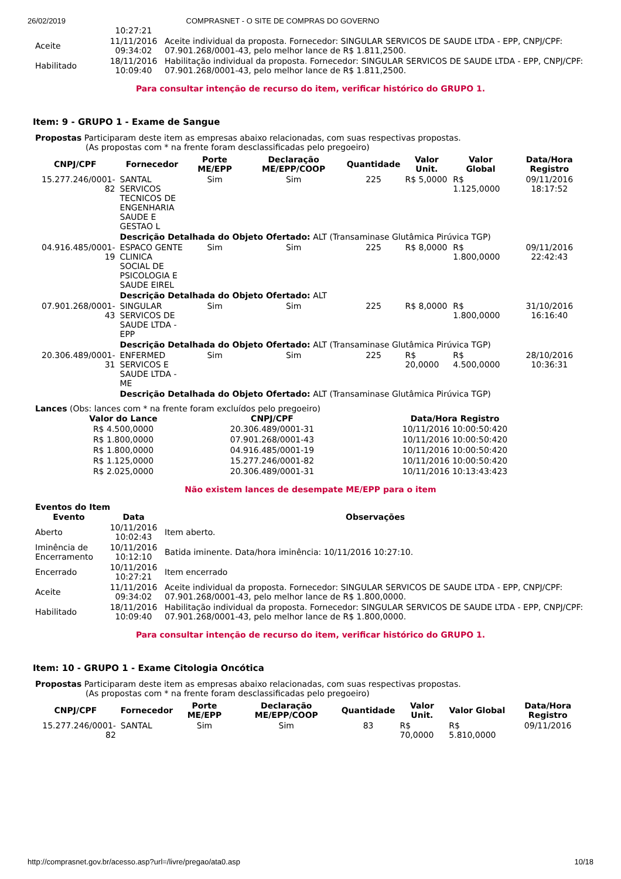26/02/2019 COMPRASNET - O SITE DE COMPRAS DO GOVERNO
| | 10:27:21 | |
| Aceite | 11/11/2016 09:34:02 | Aceite individual da proposta. Fornecedor: SINGULAR SERVICOS DE SAUDE LTDA - EPP, CNPJ/CPF: 07.901.268/0001-43, pelo melhor lance de R$ 1.811,2500. |
| Habilitado | 18/11/2016 10:09:40 | Habilitação individual da proposta. Fornecedor: SINGULAR SERVICOS DE SAUDE LTDA - EPP, CNPJ/CPF: 07.901.268/0001-43, pelo melhor lance de R$ 1.811,2500. |
Para consultar intenção de recurso do item, verificar histórico do GRUPO 1.
Item: 9 - GRUPO 1 - Exame de Sangue
Propostas Participaram deste item as empresas abaixo relacionadas, com suas respectivas propostas.
(As propostas com * na frente foram desclassificadas pelo pregoeiro)
| CNPJ/CPF | Fornecedor | Porte ME/EPP | Declaração ME/EPP/COOP | Quantidade | Valor Unit. | Valor Global | Data/Hora Registro |
| --- | --- | --- | --- | --- | --- | --- | --- |
| 15.277.246/0001-82 | SANTAL SERVICOS TECNICOS DE ENGENHARIA SAUDE E GESTAO L | Sim | Sim | 225 | R$ 5,0000 | R$ 1.125,0000 | 09/11/2016 18:17:52 |
| | Descrição Detalhada do Objeto Ofertado: ALT (Transaminase Glutâmica Pirúvica TGP) | | | | | | |
| 04.916.485/0001-19 | ESPACO GENTE CLINICA SOCIAL DE PSICOLOGIA E SAUDE EIREL | Sim | Sim | 225 | R$ 8,0000 | R$ 1.800,0000 | 09/11/2016 22:42:43 |
| | Descrição Detalhada do Objeto Ofertado: ALT | | | | | | |
| 07.901.268/0001-43 | SINGULAR SERVICOS DE SAUDE LTDA - EPP | Sim | Sim | 225 | R$ 8,0000 | R$ 1.800,0000 | 31/10/2016 16:16:40 |
| | Descrição Detalhada do Objeto Ofertado: ALT (Transaminase Glutâmica Pirúvica TGP) | | | | | | |
| 20.306.489/0001-31 | ENFERMED SERVICOS E SAUDE LTDA - ME | Sim | Sim | 225 | R$ 20,0000 | R$ 4.500,0000 | 28/10/2016 10:36:31 |
| | Descrição Detalhada do Objeto Ofertado: ALT (Transaminase Glutâmica Pirúvica TGP) | | | | | | |
Lances (Obs: lances com * na frente foram excluídos pelo pregoeiro)
| Valor do Lance | CNPJ/CPF | Data/Hora Registro |
| --- | --- | --- |
| R$ 4.500,0000 | 20.306.489/0001-31 | 10/11/2016 10:00:50:420 |
| R$ 1.800,0000 | 07.901.268/0001-43 | 10/11/2016 10:00:50:420 |
| R$ 1.800,0000 | 04.916.485/0001-19 | 10/11/2016 10:00:50:420 |
| R$ 1.125,0000 | 15.277.246/0001-82 | 10/11/2016 10:00:50:420 |
| R$ 2.025,0000 | 20.306.489/0001-31 | 10/11/2016 10:13:43:423 |
Não existem lances de desempate ME/EPP para o item
Eventos do Item
| Evento | Data | Observações |
| --- | --- | --- |
| Aberto | 10/11/2016 10:02:43 | Item aberto. |
| Iminência de Encerramento | 10/11/2016 10:12:10 | Batida iminente. Data/hora iminência: 10/11/2016 10:27:10. |
| Encerrado | 10/11/2016 10:27:21 | Item encerrado |
| Aceite | 11/11/2016 09:34:02 | Aceite individual da proposta. Fornecedor: SINGULAR SERVICOS DE SAUDE LTDA - EPP, CNPJ/CPF: 07.901.268/0001-43, pelo melhor lance de R$ 1.800,0000. |
| Habilitado | 18/11/2016 10:09:40 | Habilitação individual da proposta. Fornecedor: SINGULAR SERVICOS DE SAUDE LTDA - EPP, CNPJ/CPF: 07.901.268/0001-43, pelo melhor lance de R$ 1.800,0000. |
Para consultar intenção de recurso do item, verificar histórico do GRUPO 1.
Item: 10 - GRUPO 1 - Exame Citologia Oncótica
Propostas Participaram deste item as empresas abaixo relacionadas, com suas respectivas propostas.
(As propostas com * na frente foram desclassificadas pelo pregoeiro)
| CNPJ/CPF | Fornecedor | Porte ME/EPP | Declaração ME/EPP/COOP | Quantidade | Valor Unit. | Valor Global | Data/Hora Registro |
| --- | --- | --- | --- | --- | --- | --- | --- |
| 15.277.246/0001-82 | SANTAL | Sim | Sim | 83 | R$ 70,0000 | R$ 5.810,0000 | 09/11/2016 |
http://comprasnet.gov.br/acesso.asp?url=/livre/pregao/ata0.asp 10/18